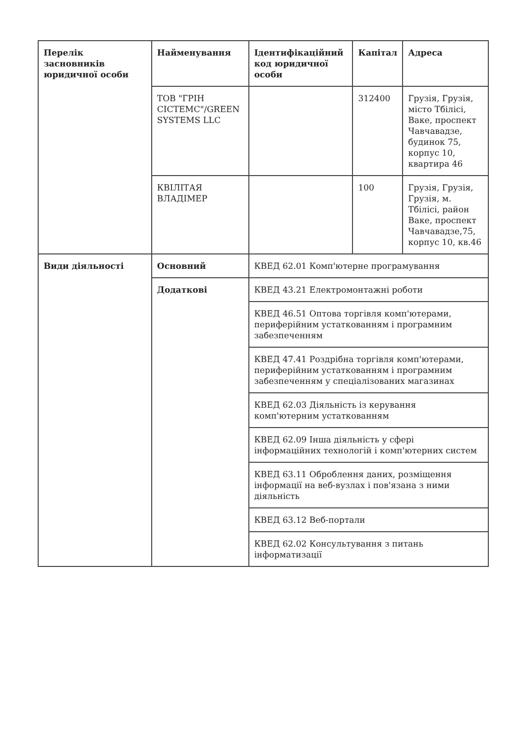| Перелік засновників юридичної особи | Найменування | Ідентифікаційний код юридичної особи | Капітал | Адреса |
| --- | --- | --- | --- | --- |
| | ТОВ "ГРІН СІСТЕМС"/GREEN SYSTEMS LLC | | 312400 | Грузія, Грузія, місто Тбілісі, Ваке, проспект Чавчавадзе, будинок 75, корпус 10, квартира 46 |
| | КВІЛІТАЯ ВЛАДІМЕР | | 100 | Грузія, Грузія, Грузія, м. Тбілісі, район Ваке, проспект Чавчавадзе,75, корпус 10, кв.46 |
| Види діяльності | Основний | КВЕД 62.01 Комп'ютерне програмування | | |
| | Додаткові | КВЕД 43.21 Електромонтажні роботи | | |
| | | КВЕД 46.51 Оптова торгівля комп'ютерами, периферійним устаткованням і програмним забезпеченням | | |
| | | КВЕД 47.41 Роздрібна торгівля комп'ютерами, периферійним устаткованням і програмним забезпеченням у спеціалізованих магазинах | | |
| | | КВЕД 62.03 Діяльність із керування комп'ютерним устаткованням | | |
| | | КВЕД 62.09 Інша діяльність у сфері інформаційних технологій і комп'ютерних систем | | |
| | | КВЕД 63.11 Оброблення даних, розміщення інформації на веб-вузлах і пов'язана з ними діяльність | | |
| | | КВЕД 63.12 Веб-портали | | |
| | | КВЕД 62.02 Консультування з питань інформатизації | | |